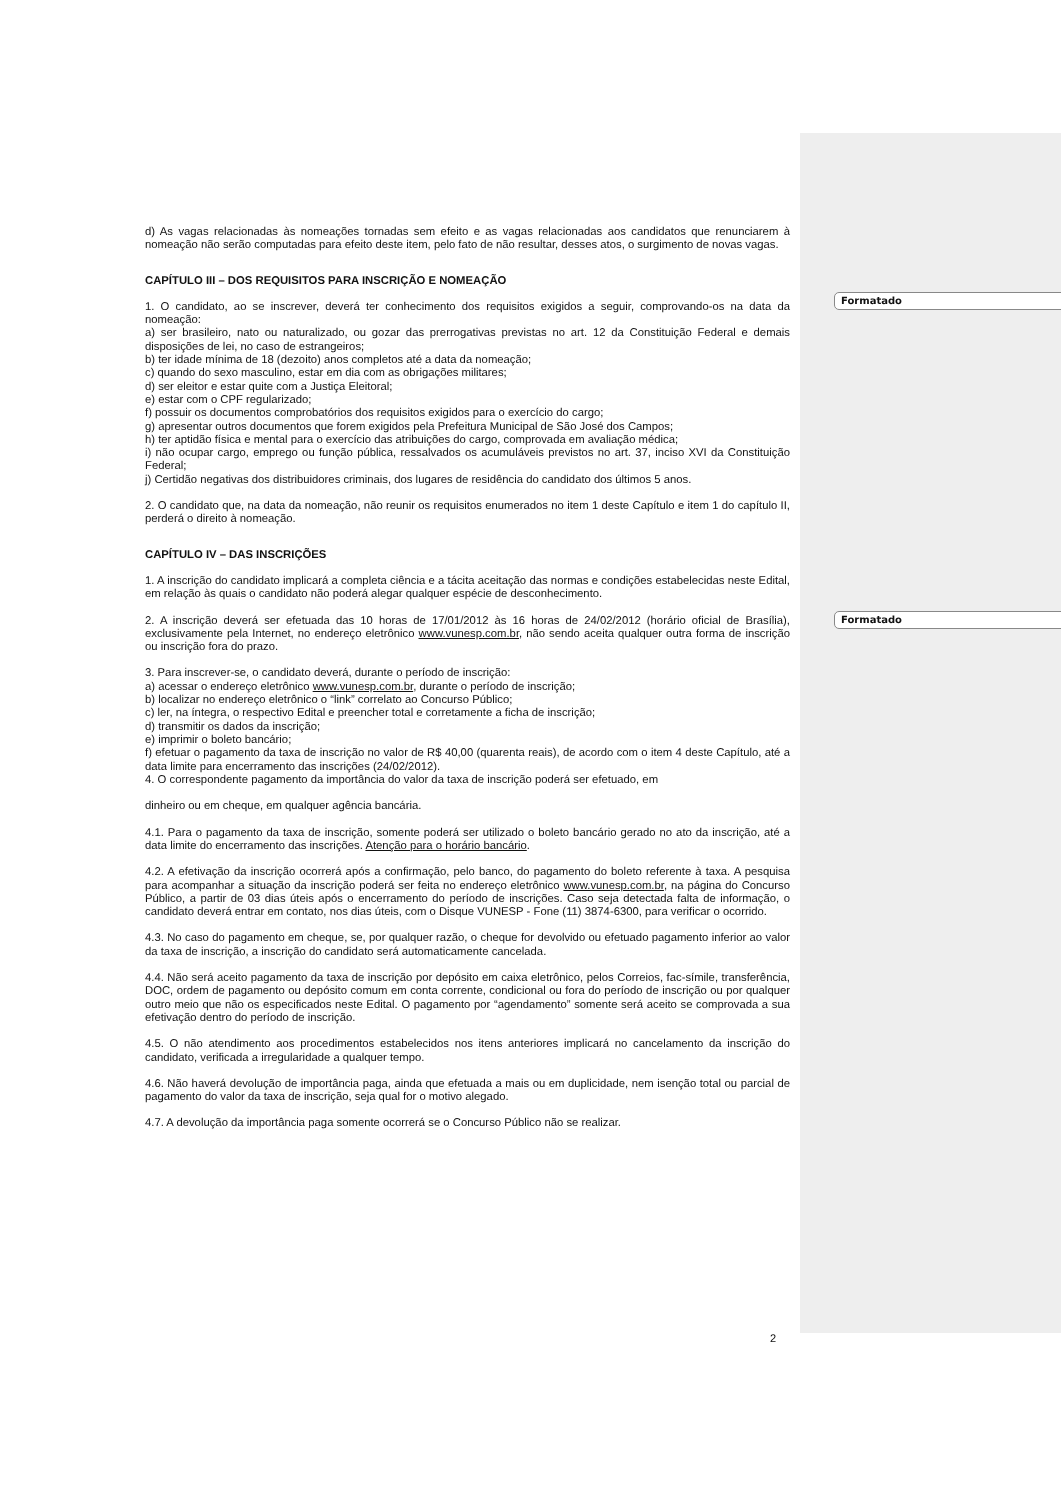Formatado
Formatado
d) As vagas relacionadas às nomeações tornadas sem efeito e as vagas relacionadas aos candidatos que renunciarem à nomeação não serão computadas para efeito deste item, pelo fato de não resultar, desses atos, o surgimento de novas vagas.
CAPÍTULO III – DOS REQUISITOS PARA INSCRIÇÃO E NOMEAÇÃO
1. O candidato, ao se inscrever, deverá ter conhecimento dos requisitos exigidos a seguir, comprovando-os na data da nomeação:
a) ser brasileiro, nato ou naturalizado, ou gozar das prerrogativas previstas no art. 12 da Constituição Federal e demais disposições de lei, no caso de estrangeiros;
b) ter idade mínima de 18 (dezoito) anos completos até a data da nomeação;
c) quando do sexo masculino, estar em dia com as obrigações militares;
d) ser eleitor e estar quite com a Justiça Eleitoral;
e) estar com o CPF regularizado;
f) possuir os documentos comprobatórios dos requisitos exigidos para o exercício do cargo;
g) apresentar outros documentos que forem exigidos pela Prefeitura Municipal de São José dos Campos;
h) ter aptidão física e mental para o exercício das atribuições do cargo, comprovada em avaliação médica;
i) não ocupar cargo, emprego ou função pública, ressalvados os acumuláveis previstos no art. 37, inciso XVI da Constituição Federal;
j) Certidão negativas dos distribuidores criminais, dos lugares de residência do candidato dos últimos 5 anos.
2. O candidato que, na data da nomeação, não reunir os requisitos enumerados no item 1 deste Capítulo e item 1 do capítulo II, perderá o direito à nomeação.
CAPÍTULO IV – DAS INSCRIÇÕES
1. A inscrição do candidato implicará a completa ciência e a tácita aceitação das normas e condições estabelecidas neste Edital, em relação às quais o candidato não poderá alegar qualquer espécie de desconhecimento.
2. A inscrição deverá ser efetuada das 10 horas de 17/01/2012 às 16 horas de 24/02/2012 (horário oficial de Brasília), exclusivamente pela Internet, no endereço eletrônico www.vunesp.com.br, não sendo aceita qualquer outra forma de inscrição ou inscrição fora do prazo.
3. Para inscrever-se, o candidato deverá, durante o período de inscrição:
a) acessar o endereço eletrônico www.vunesp.com.br, durante o período de inscrição;
b) localizar no endereço eletrônico o “link” correlato ao Concurso Público;
c) ler, na íntegra, o respectivo Edital e preencher total e corretamente a ficha de inscrição;
d) transmitir os dados da inscrição;
e) imprimir o boleto bancário;
f) efetuar o pagamento da taxa de inscrição no valor de R$ 40,00 (quarenta reais), de acordo com o item 4 deste Capítulo, até a data limite para encerramento das inscrições (24/02/2012).
4. O correspondente pagamento da importância do valor da taxa de inscrição poderá ser efetuado, em
dinheiro ou em cheque, em qualquer agência bancária.
4.1. Para o pagamento da taxa de inscrição, somente poderá ser utilizado o boleto bancário gerado no ato da inscrição, até a data limite do encerramento das inscrições. Atenção para o horário bancário.
4.2. A efetivação da inscrição ocorrerá após a confirmação, pelo banco, do pagamento do boleto referente à taxa. A pesquisa para acompanhar a situação da inscrição poderá ser feita no endereço eletrônico www.vunesp.com.br, na página do Concurso Público, a partir de 03 dias úteis após o encerramento do período de inscrições. Caso seja detectada falta de informação, o candidato deverá entrar em contato, nos dias úteis, com o Disque VUNESP - Fone (11) 3874-6300, para verificar o ocorrido.
4.3. No caso do pagamento em cheque, se, por qualquer razão, o cheque for devolvido ou efetuado pagamento inferior ao valor da taxa de inscrição, a inscrição do candidato será automaticamente cancelada.
4.4. Não será aceito pagamento da taxa de inscrição por depósito em caixa eletrônico, pelos Correios, fac-símile, transferência, DOC, ordem de pagamento ou depósito comum em conta corrente, condicional ou fora do período de inscrição ou por qualquer outro meio que não os especificados neste Edital. O pagamento por “agendamento” somente será aceito se comprovada a sua efetivação dentro do período de inscrição.
4.5. O não atendimento aos procedimentos estabelecidos nos itens anteriores implicará no cancelamento da inscrição do candidato, verificada a irregularidade a qualquer tempo.
4.6. Não haverá devolução de importância paga, ainda que efetuada a mais ou em duplicidade, nem isenção total ou parcial de pagamento do valor da taxa de inscrição, seja qual for o motivo alegado.
4.7. A devolução da importância paga somente ocorrerá se o Concurso Público não se realizar.
2